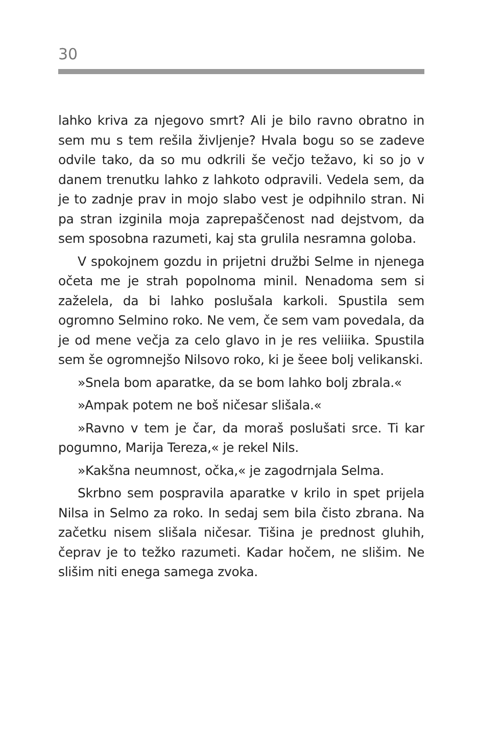30
lahko kriva za njegovo smrt? Ali je bilo ravno obratno in sem mu s tem rešila življenje? Hvala bogu so se zadeve odvile tako, da so mu odkrili še večjo težavo, ki so jo v danem trenutku lahko z lahkoto odpravili. Vedela sem, da je to zadnje prav in mojo slabo vest je odpihnilo stran. Ni pa stran izginila moja zaprepaščenost nad dejstvom, da sem sposobna razumeti, kaj sta grulila nesramna goloba.
V spokojnem gozdu in prijetni družbi Selme in njenega očeta me je strah popolnoma minil. Nenadoma sem si zaželela, da bi lahko poslušala karkoli. Spustila sem ogromno Selmino roko. Ne vem, če sem vam povedala, da je od mene večja za celo glavo in je res veliiika. Spustila sem še ogromnejšo Nilsovo roko, ki je šeee bolj velikanski.
»Snela bom aparatke, da se bom lahko bolj zbrala.«
»Ampak potem ne boš ničesar slišala.«
»Ravno v tem je čar, da moraš poslušati srce. Ti kar pogumno, Marija Tereza,« je rekel Nils.
»Kakšna neumnost, očka,« je zagodrnjala Selma.
Skrbno sem pospravila aparatke v krilo in spet prijela Nilsa in Selmo za roko. In sedaj sem bila čisto zbrana. Na začetku nisem slišala ničesar. Tišina je prednost gluhih, čeprav je to težko razumeti. Kadar hočem, ne slišim. Ne slišim niti enega samega zvoka.